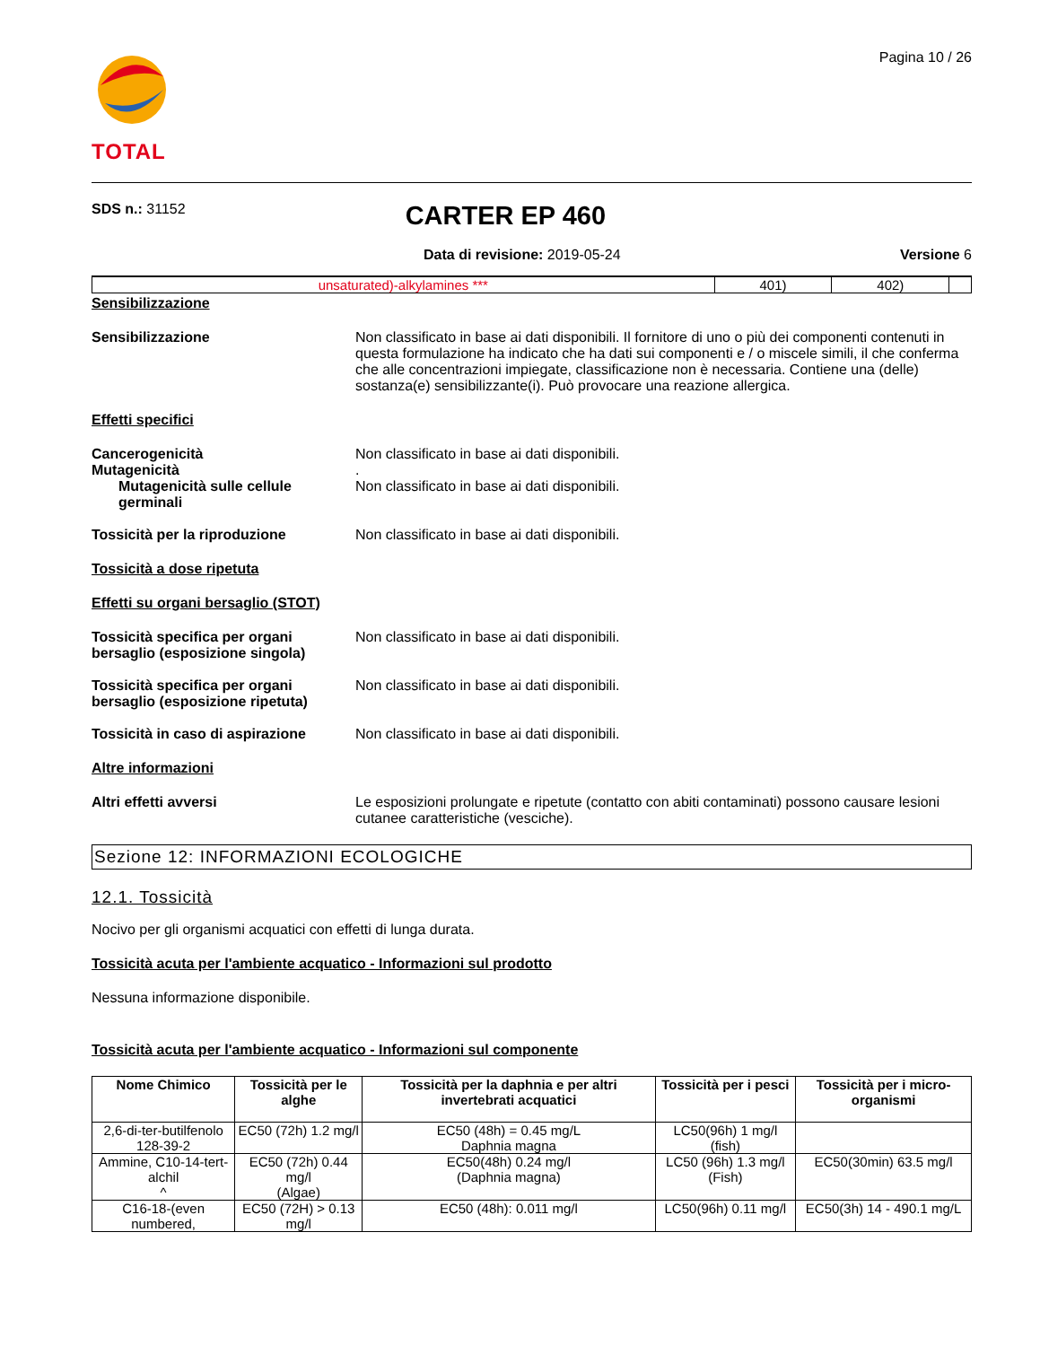TOTAL
Pagina 10 / 26
SDS n.: 31152
CARTER EP 460
Data di revisione: 2019-05-24 Versione 6
| unsaturated)-alkylamines *** | 401) | 402) | |
Sensibilizzazione
Sensibilizzazione Non classificato in base ai dati disponibili. Il fornitore di uno o più dei componenti contenuti in questa formulazione ha indicato che ha dati sui componenti e / o miscele simili, il che conferma che alle concentrazioni impiegate, classificazione non è necessaria. Contiene una (delle) sostanza(e) sensibilizzante(i). Può provocare una reazione allergica.
Effetti specifici
Cancerogenicità
Mutagenicità
Mutagenicità sulle cellule germinali
Non classificato in base ai dati disponibili.
.
Non classificato in base ai dati disponibili.
Tossicità per la riproduzione Non classificato in base ai dati disponibili.
Tossicità a dose ripetuta
Effetti su organi bersaglio (STOT)
Tossicità specifica per organi bersaglio (esposizione singola)
Non classificato in base ai dati disponibili.
Tossicità specifica per organi bersaglio (esposizione ripetuta)
Non classificato in base ai dati disponibili.
Tossicità in caso di aspirazione
Non classificato in base ai dati disponibili.
Altre informazioni
Altri effetti avversi Le esposizioni prolungate e ripetute (contatto con abiti contaminati) possono causare lesioni cutanee caratteristiche (vesciche).
Sezione 12: INFORMAZIONI ECOLOGICHE
12.1. Tossicità
Nocivo per gli organismi acquatici con effetti di lunga durata.
Tossicità acuta per l'ambiente acquatico - Informazioni sul prodotto
Nessuna informazione disponibile.
Tossicità acuta per l'ambiente acquatico - Informazioni sul componente
| Nome Chimico | Tossicità per le alghe | Tossicità per la daphnia e per altri invertebrati acquatici | Tossicità per i pesci | Tossicità per i micro-organismi |
| --- | --- | --- | --- | --- |
| 2,6-di-ter-butilfenolo 128-39-2 | EC50 (72h) 1.2 mg/l | EC50 (48h) = 0.45 mg/L Daphnia magna | LC50(96h) 1 mg/l (fish) | |
| Ammine, C10-14-tert-alchil ^ | EC50 (72h) 0.44 mg/l (Algae) | EC50(48h) 0.24 mg/l (Daphnia magna) | LC50 (96h) 1.3 mg/l (Fish) | EC50(30min) 63.5 mg/l |
| C16-18-(even numbered, | EC50 (72H) > 0.13 mg/l | EC50 (48h): 0.011 mg/l | LC50(96h) 0.11 mg/l | EC50(3h) 14 - 490.1 mg/L |